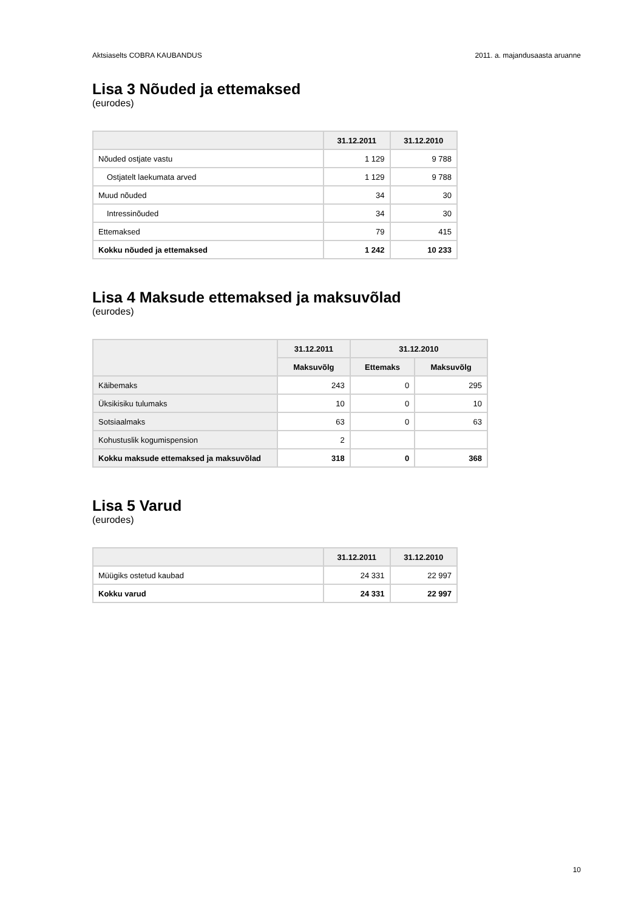Aktsiaselts COBRA KAUBANDUS 2011. a. majandusaasta aruanne
Lisa 3 Nõuded ja ettemaksed
(eurodes)
| | 31.12.2011 | 31.12.2010 |
| --- | --- | --- |
| Nõuded ostjate vastu | 1 129 | 9 788 |
| Ostjatelt laekumata arved | 1 129 | 9 788 |
| Muud nõuded | 34 | 30 |
| Intressinõuded | 34 | 30 |
| Ettemaksed | 79 | 415 |
| Kokku nõuded ja ettemaksed | 1 242 | 10 233 |
Lisa 4 Maksude ettemaksed ja maksuvõlad
(eurodes)
| | 31.12.2011 | 31.12.2010 | |
| --- | --- | --- | --- |
| | Maksuvõlg | Ettemaks | Maksuvõlg |
| Käibemaks | 243 | 0 | 295 |
| Üksikisiku tulumaks | 10 | 0 | 10 |
| Sotsiaalmaks | 63 | 0 | 63 |
| Kohustuslik kogumispension | 2 | | |
| Kokku maksude ettemaksed ja maksuvõlad | 318 | 0 | 368 |
Lisa 5 Varud
(eurodes)
| | 31.12.2011 | 31.12.2010 |
| --- | --- | --- |
| Müügiks ostetud kaubad | 24 331 | 22 997 |
| Kokku varud | 24 331 | 22 997 |
10